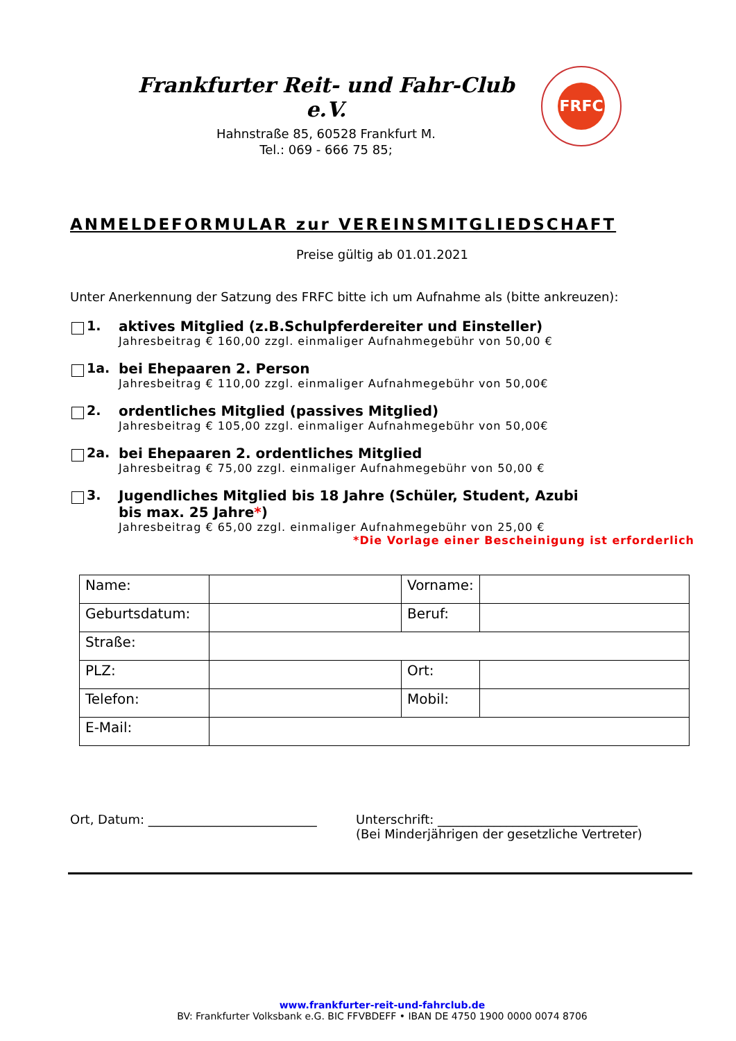Frankfurter Reit- und Fahr-Club e.V.
Hahnstraße 85, 60528 Frankfurt M.
Tel.: 069 - 666 75 85;
FRFC
ANMELDEFORMULAR zur VEREINSMITGLIEDSCHAFT
Preise gültig ab 01.01.2021
Unter Anerkennung der Satzung des FRFC bitte ich um Aufnahme als (bitte ankreuzen):
1. aktives Mitglied (z.B.Schulpferdereiter und Einsteller)
Jahresbeitrag € 160,00 zzgl. einmaliger Aufnahmegebühr von 50,00 €
1a. bei Ehepaaren 2. Person
Jahresbeitrag € 110,00 zzgl. einmaliger Aufnahmegebühr von 50,00€
2. ordentliches Mitglied (passives Mitglied)
Jahresbeitrag € 105,00 zzgl. einmaliger Aufnahmegebühr von 50,00€
2a. bei Ehepaaren 2. ordentliches Mitglied
Jahresbeitrag € 75,00 zzgl. einmaliger Aufnahmegebühr von 50,00 €
3. Jugendliches Mitglied bis 18 Jahre (Schüler, Student, Azubi
bis max. 25 Jahre*)
Jahresbeitrag € 65,00 zzgl. einmaliger Aufnahmegebühr von 25,00 €
*Die Vorlage einer Bescheinigung ist erforderlich
| Name: | | Vorname: | |
| Geburtsdatum: | | Beruf: | |
| Straße: | | | |
| PLZ: | | Ort: | |
| Telefon: | | Mobil: | |
| E-Mail: | | | |
Ort, Datum: ___________________________
Unterschrift: ________________________________
(Bei Minderjährigen der gesetzliche Vertreter)
www.frankfurter-reit-und-fahrclub.de
BV: Frankfurter Volksbank e.G. BIC FFVBDEFF • IBAN DE 4750 1900 0000 0074 8706